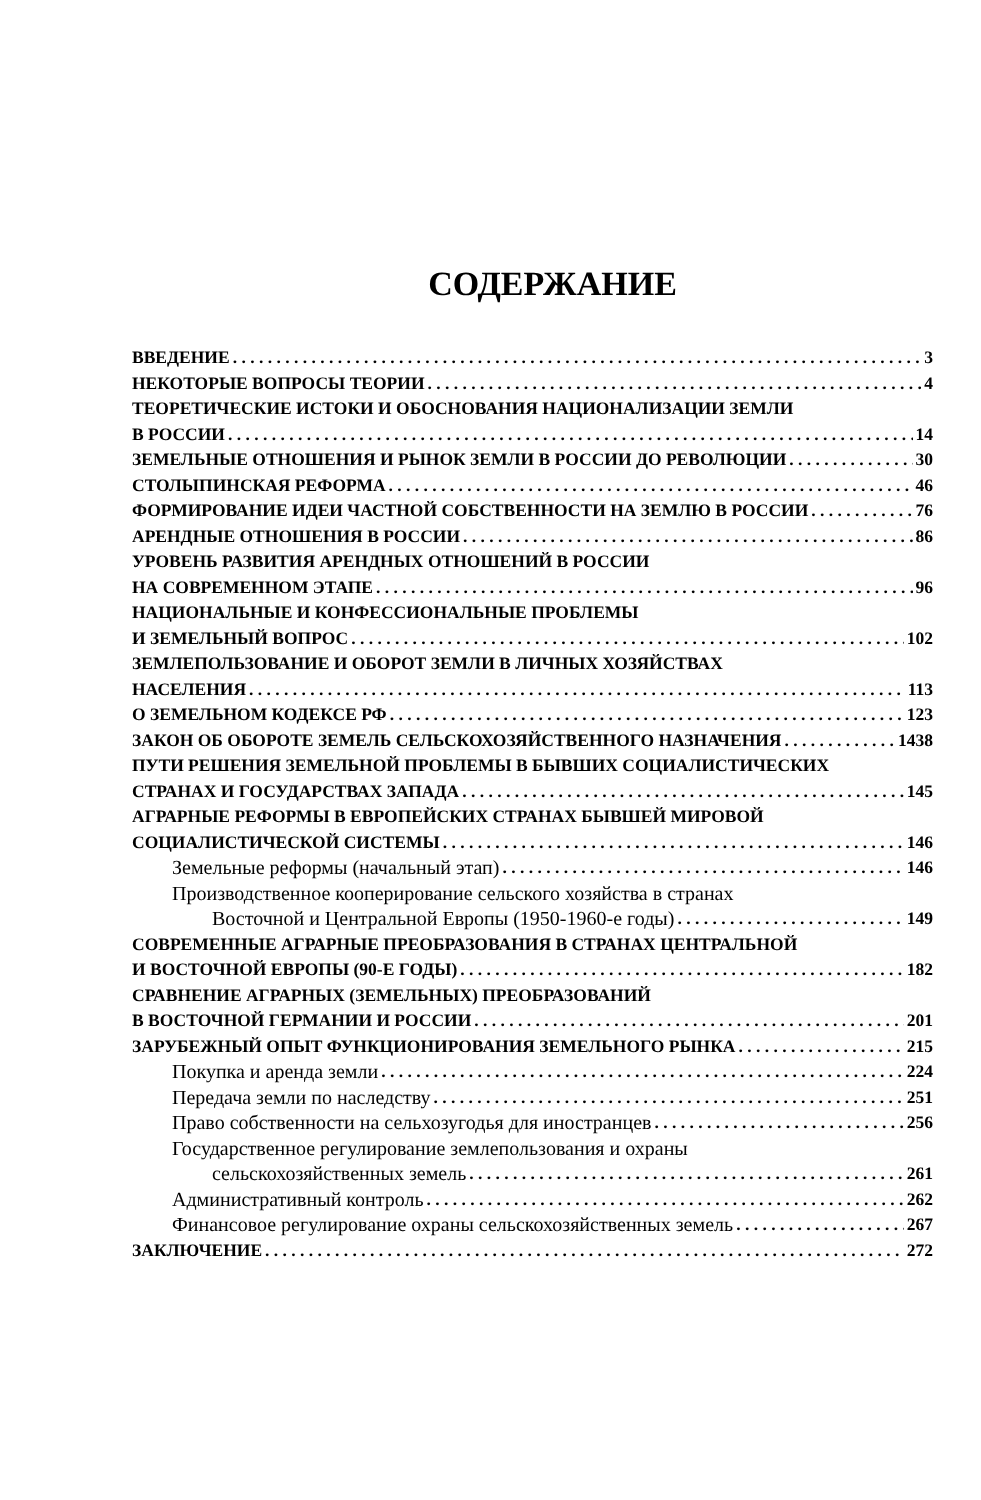СОДЕРЖАНИЕ
ВВЕДЕНИЕ 3
НЕКОТОРЫЕ ВОПРОСЫ ТЕОРИИ 4
ТЕОРЕТИЧЕСКИЕ ИСТОКИ И ОБОСНОВАНИЯ НАЦИОНАЛИЗАЦИИ ЗЕМЛИ
В РОССИИ 14
ЗЕМЕЛЬНЫЕ ОТНОШЕНИЯ И РЫНОК ЗЕМЛИ В РОССИИ ДО РЕВОЛЮЦИИ 30
СТОЛЫПИНСКАЯ РЕФОРМА 46
ФОРМИРОВАНИЕ ИДЕИ ЧАСТНОЙ СОБСТВЕННОСТИ НА ЗЕМЛЮ В РОССИИ 76
АРЕНДНЫЕ ОТНОШЕНИЯ В РОССИИ 86
УРОВЕНЬ РАЗВИТИЯ АРЕНДНЫХ ОТНОШЕНИЙ В РОССИИ
НА СОВРЕМЕННОМ ЭТАПЕ 96
НАЦИОНАЛЬНЫЕ И КОНФЕССИОНАЛЬНЫЕ ПРОБЛЕМЫ
И ЗЕМЕЛЬНЫЙ ВОПРОС 102
ЗЕМЛЕПОЛЬЗОВАНИЕ И ОБОРОТ ЗЕМЛИ В ЛИЧНЫХ ХОЗЯЙСТВАХ
НАСЕЛЕНИЯ 113
О ЗЕМЕЛЬНОМ КОДЕКСЕ РФ 123
ЗАКОН ОБ ОБОРОТЕ ЗЕМЕЛЬ СЕЛЬСКОХОЗЯЙСТВЕННОГО НАЗНАЧЕНИЯ 1438
ПУТИ РЕШЕНИЯ ЗЕМЕЛЬНОЙ ПРОБЛЕМЫ В БЫВШИХ СОЦИАЛИСТИЧЕСКИХ
СТРАНАХ И ГОСУДАРСТВАХ ЗАПАДА 145
АГРАРНЫЕ РЕФОРМЫ В ЕВРОПЕЙСКИХ СТРАНАХ БЫВШЕЙ МИРОВОЙ
СОЦИАЛИСТИЧЕСКОЙ СИСТЕМЫ 146
Земельные реформы (начальный этап) 146
Производственное кооперирование сельского хозяйства в странах
Восточной и Центральной Европы (1950-1960-е годы) 149
СОВРЕМЕННЫЕ АГРАРНЫЕ ПРЕОБРАЗОВАНИЯ В СТРАНАХ ЦЕНТРАЛЬНОЙ
И ВОСТОЧНОЙ ЕВРОПЫ (90-Е ГОДЫ) 182
СРАВНЕНИЕ АГРАРНЫХ (ЗЕМЕЛЬНЫХ) ПРЕОБРАЗОВАНИЙ
В ВОСТОЧНОЙ ГЕРМАНИИ И РОССИИ 201
ЗАРУБЕЖНЫЙ ОПЫТ ФУНКЦИОНИРОВАНИЯ ЗЕМЕЛЬНОГО РЫНКА 215
Покупка и аренда земли 224
Передача земли по наследству 251
Право собственности на сельхозугодья для иностранцев 256
Государственное регулирование землепользования и охраны
сельскохозяйственных земель 261
Административный контроль 262
Финансовое регулирование охраны сельскохозяйственных земель 267
ЗАКЛЮЧЕНИЕ 272